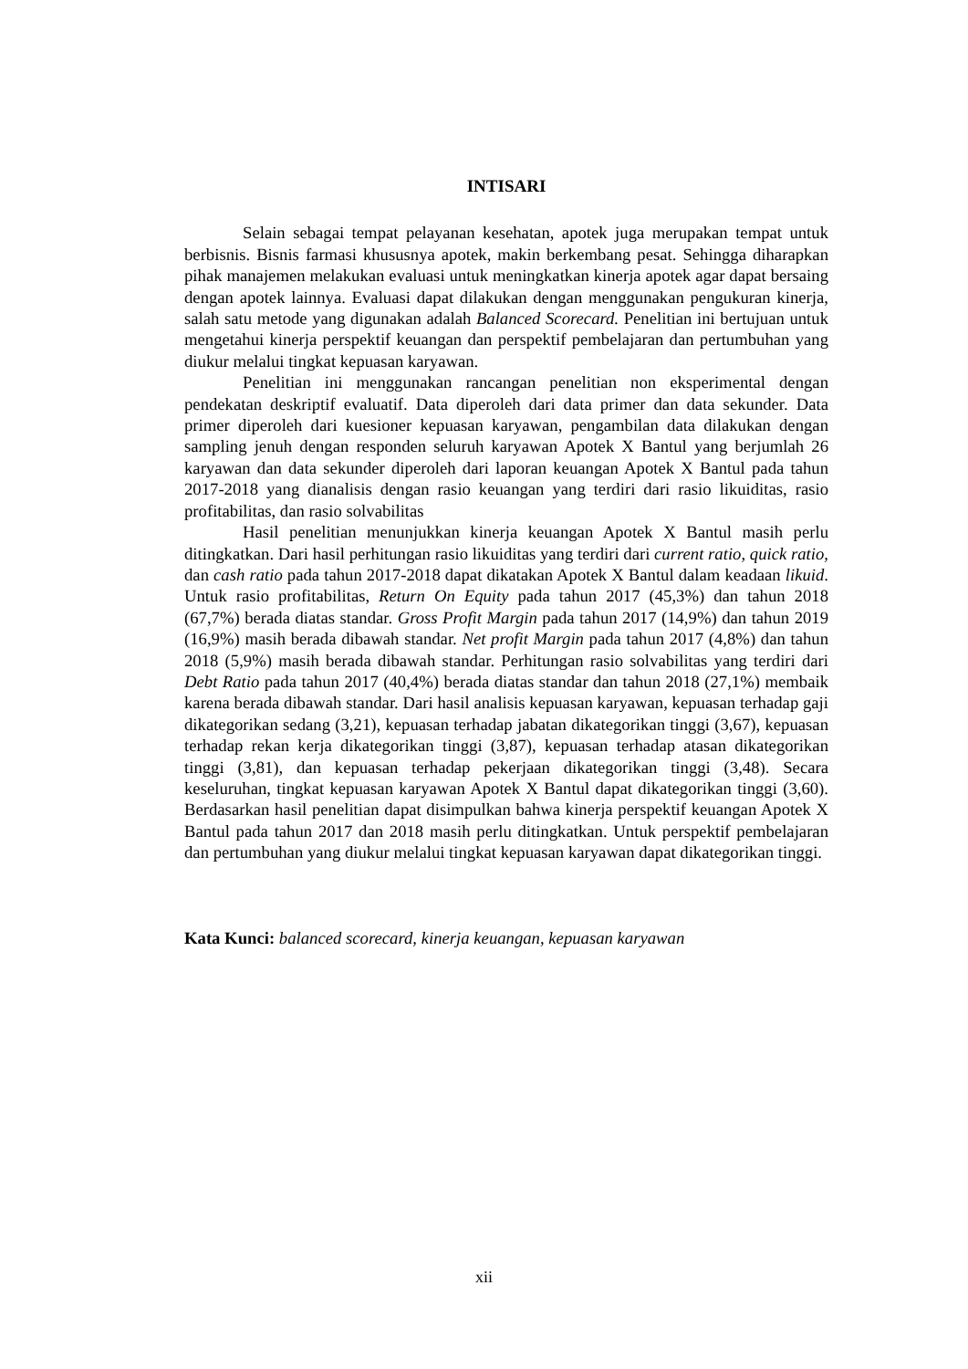INTISARI
Selain sebagai tempat pelayanan kesehatan, apotek juga merupakan tempat untuk berbisnis. Bisnis farmasi khususnya apotek, makin berkembang pesat. Sehingga diharapkan pihak manajemen melakukan evaluasi untuk meningkatkan kinerja apotek agar dapat bersaing dengan apotek lainnya. Evaluasi dapat dilakukan dengan menggunakan pengukuran kinerja, salah satu metode yang digunakan adalah Balanced Scorecard. Penelitian ini bertujuan untuk mengetahui kinerja perspektif keuangan dan perspektif pembelajaran dan pertumbuhan yang diukur melalui tingkat kepuasan karyawan.
Penelitian ini menggunakan rancangan penelitian non eksperimental dengan pendekatan deskriptif evaluatif. Data diperoleh dari data primer dan data sekunder. Data primer diperoleh dari kuesioner kepuasan karyawan, pengambilan data dilakukan dengan sampling jenuh dengan responden seluruh karyawan Apotek X Bantul yang berjumlah 26 karyawan dan data sekunder diperoleh dari laporan keuangan Apotek X Bantul pada tahun 2017-2018 yang dianalisis dengan rasio keuangan yang terdiri dari rasio likuiditas, rasio profitabilitas, dan rasio solvabilitas
Hasil penelitian menunjukkan kinerja keuangan Apotek X Bantul masih perlu ditingkatkan. Dari hasil perhitungan rasio likuiditas yang terdiri dari current ratio, quick ratio, dan cash ratio pada tahun 2017-2018 dapat dikatakan Apotek X Bantul dalam keadaan likuid. Untuk rasio profitabilitas, Return On Equity pada tahun 2017 (45,3%) dan tahun 2018 (67,7%) berada diatas standar. Gross Profit Margin pada tahun 2017 (14,9%) dan tahun 2019 (16,9%) masih berada dibawah standar. Net profit Margin pada tahun 2017 (4,8%) dan tahun 2018 (5,9%) masih berada dibawah standar. Perhitungan rasio solvabilitas yang terdiri dari Debt Ratio pada tahun 2017 (40,4%) berada diatas standar dan tahun 2018 (27,1%) membaik karena berada dibawah standar. Dari hasil analisis kepuasan karyawan, kepuasan terhadap gaji dikategorikan sedang (3,21), kepuasan terhadap jabatan dikategorikan tinggi (3,67), kepuasan terhadap rekan kerja dikategorikan tinggi (3,87), kepuasan terhadap atasan dikategorikan tinggi (3,81), dan kepuasan terhadap pekerjaan dikategorikan tinggi (3,48). Secara keseluruhan, tingkat kepuasan karyawan Apotek X Bantul dapat dikategorikan tinggi (3,60). Berdasarkan hasil penelitian dapat disimpulkan bahwa kinerja perspektif keuangan Apotek X Bantul pada tahun 2017 dan 2018 masih perlu ditingkatkan. Untuk perspektif pembelajaran dan pertumbuhan yang diukur melalui tingkat kepuasan karyawan dapat dikategorikan tinggi.
Kata Kunci: balanced scorecard, kinerja keuangan, kepuasan karyawan
xii